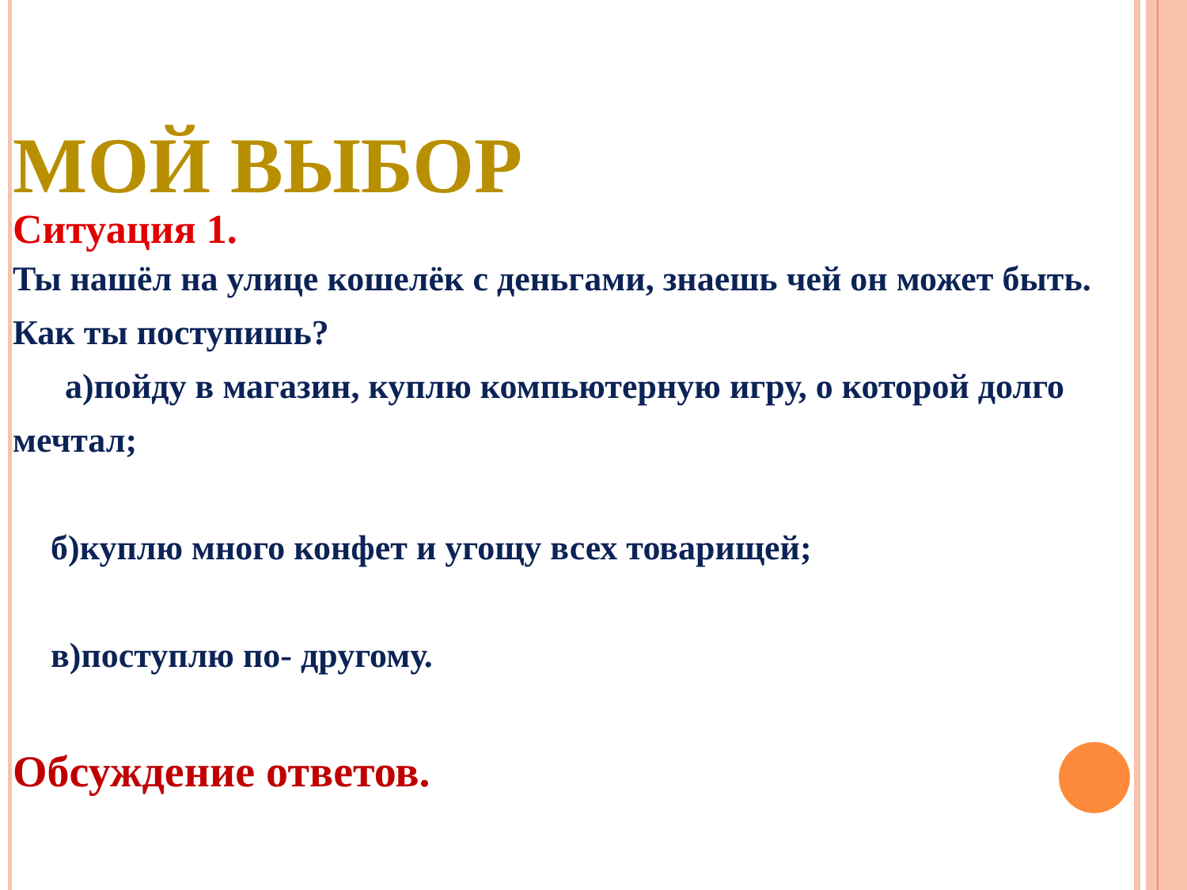МОЙ ВЫБОР
Ситуация 1.
Ты нашёл на улице кошелёк с деньгами, знаешь чей он может быть. Как ты поступишь?
а)пойду в магазин, куплю компьютерную игру, о которой долго мечтал;
б)куплю много конфет и угощу всех товарищей;
в)поступлю по- другому.
Обсуждение ответов.